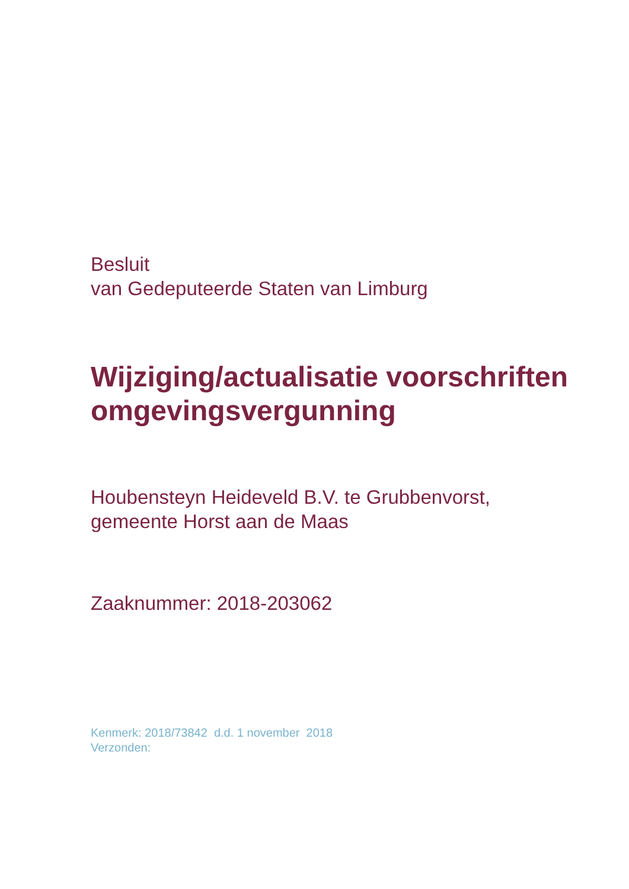Besluit
van Gedeputeerde Staten van Limburg
Wijziging/actualisatie voorschriften
omgevingsvergunning
Houbensteyn Heideveld B.V. te Grubbenvorst,
gemeente Horst aan de Maas
Zaaknummer: 2018-203062
Kenmerk: 2018/73842 d.d. 1 november 2018
Verzonden: